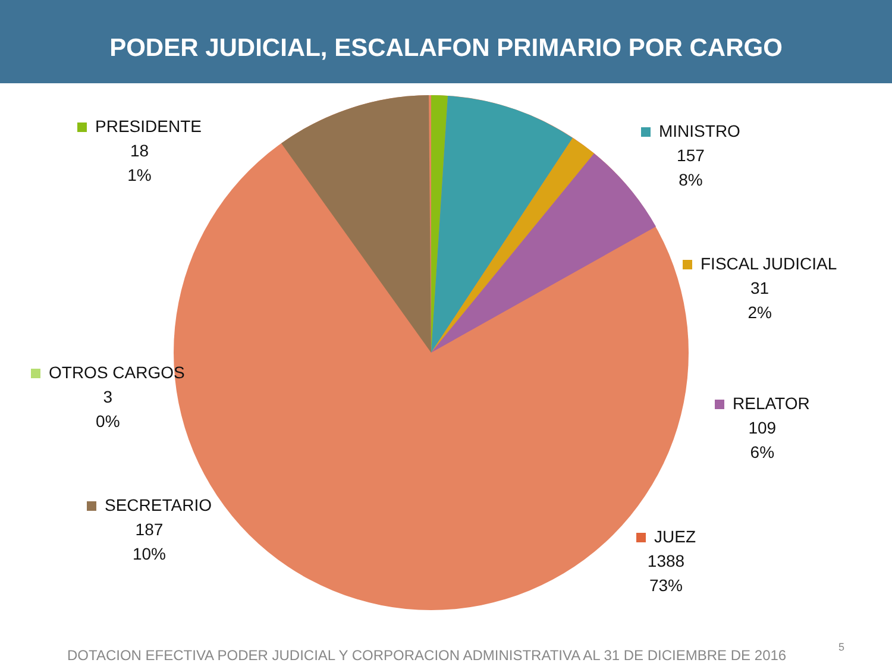PODER JUDICIAL, ESCALAFON PRIMARIO POR CARGO
PRESIDENTE
18
1%
MINISTRO
157
8%
FISCAL JUDICIAL
31
2%
OTROS CARGOS
3
0%
RELATOR
109
6%
SECRETARIO
187
10%
JUEZ
1388
73%
DOTACION EFECTIVA PODER JUDICIAL Y CORPORACION ADMINISTRATIVA AL 31 DE DICIEMBRE DE 2016
5